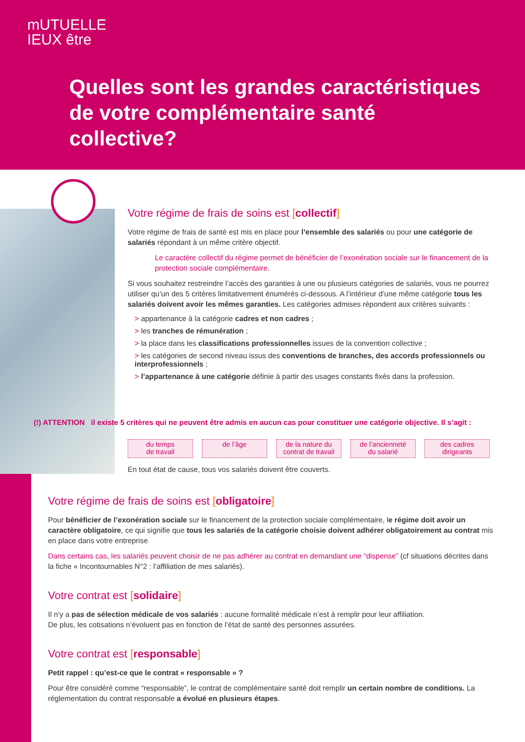mUTUELLE
IEUX être
Quelles sont les grandes caractéristiques
de votre complémentaire santé
collective?
Votre régime de frais de soins est [collectif]
Votre régime de frais de santé est mis en place pour l’ensemble des salariés ou pour une catégorie de salariés répondant à un même critère objectif.
Le caractère collectif du régime permet de bénéficier de l’exonération sociale sur le financement de la protection sociale complémentaire.
Si vous souhaitez restreindre l’accès des garanties à une ou plusieurs catégories de salariés, vous ne pourrez utiliser qu’un des 5 critères limitativement énumérés ci-dessous. A l’intérieur d’une même catégorie tous les salariés doivent avoir les mêmes garanties. Les catégories admises répondent aux critères suivants :
> appartenance à la catégorie cadres et non cadres ;
> les tranches de rémunération ;
> la place dans les classifications professionnelles issues de la convention collective ;
> les catégories de second niveau issus des conventions de branches, des accords professionnels ou interprofessionnels ;
> l’appartenance à une catégorie définie à partir des usages constants fixés dans la profession.
(!) ATTENTION il existe 5 critères qui ne peuvent être admis en aucun cas pour constituer une catégorie objective. Il s’agit :
du temps
de travail
de l’âge de la nature du
contrat de travail
de l’ancienneté
du salarié
des cadres
dirigeants
En tout état de cause, tous vos salariés doivent être couverts.
Votre régime de frais de soins est [obligatoire]
Pour bénéficier de l’exonération sociale sur le financement de la protection sociale complémentaire, le régime doit avoir un caractère obligatoire, ce qui signifie que tous les salariés de la catégorie choisie doivent adhérer obligatoirement au contrat mis en place dans votre entreprise
Dans certains cas, les salariés peuvent choisir de ne pas adhérer au contrat en demandant une “dispense” (cf situations décrites dans la fiche « Incontournables N°2 : l’affiliation de mes salariés).
Votre contrat est [solidaire]
Il n’y a pas de sélection médicale de vos salariés : aucune formalité médicale n’est à remplir pour leur affiliation.
De plus, les cotisations n’évoluent pas en fonction de l’état de santé des personnes assurées.
Votre contrat est [responsable]
Petit rappel : qu’est-ce que le contrat « responsable » ?
Pour être considéré comme “responsable”, le contrat de complémentaire santé doit remplir un certain nombre de conditions. La réglementation du contrat responsable a évolué en plusieurs étapes.